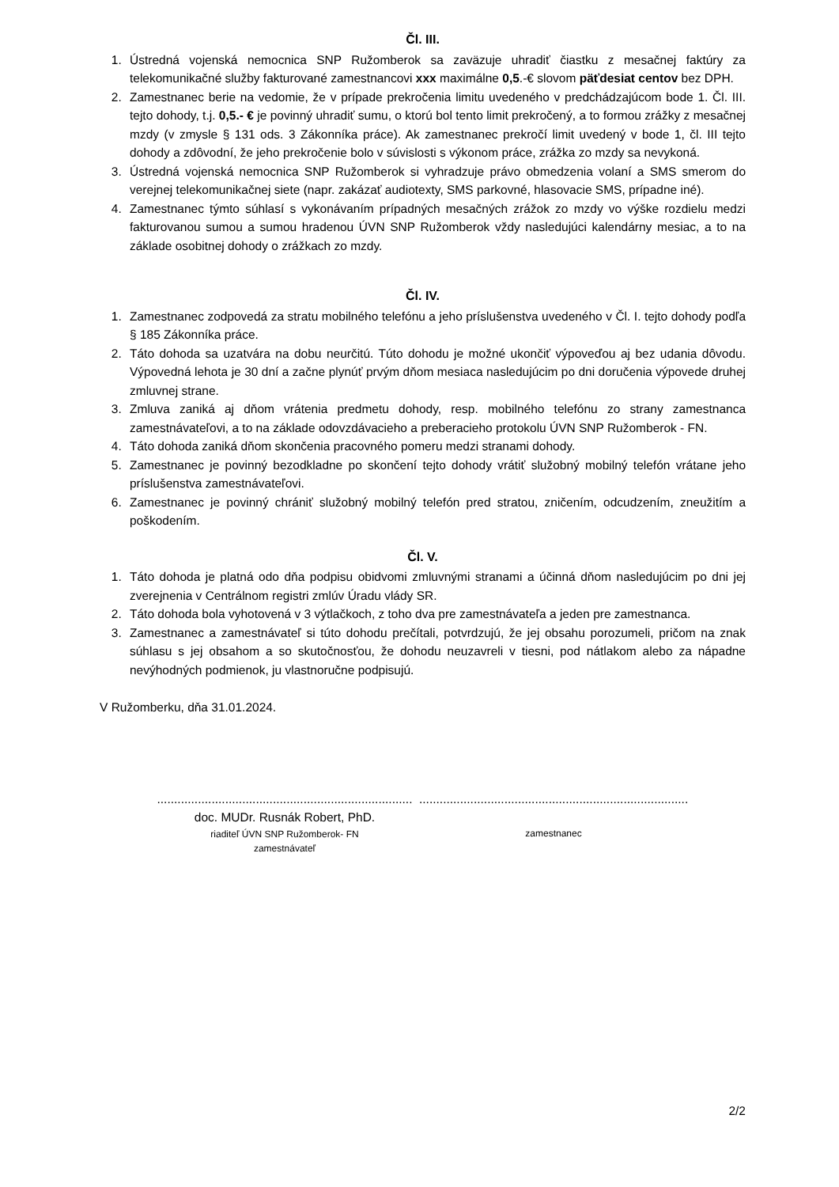Čl. III.
1. Ústredná vojenská nemocnica SNP Ružomberok sa zaväzuje uhradiť čiastku z mesačnej faktúry za telekomunikačné služby fakturované zamestnancovi xxx maximálne 0,5.-€ slovom päťdesiat centov bez DPH.
2. Zamestnanec berie na vedomie, že v prípade prekročenia limitu uvedeného v predchádzajúcom bode 1. Čl. III. tejto dohody, t.j. 0,5.- € je povinný uhradiť sumu, o ktorú bol tento limit prekročený, a to formou zrážky z mesačnej mzdy (v zmysle § 131 ods. 3 Zákonníka práce). Ak zamestnanec prekročí limit uvedený v bode 1, čl. III tejto dohody a zdôvodní, že jeho prekročenie bolo v súvislosti s výkonom práce, zrážka zo mzdy sa nevykoná.
3. Ústredná vojenská nemocnica SNP Ružomberok si vyhradzuje právo obmedzenia volaní a SMS smerom do verejnej telekomunikačnej siete (napr. zakázať audiotexty, SMS parkovné, hlasovacie SMS, prípadne iné).
4. Zamestnanec týmto súhlasí s vykonávaním prípadných mesačných zrážok zo mzdy vo výške rozdielu medzi fakturovanou sumou a sumou hradenou ÚVN SNP Ružomberok vždy nasledujúci kalendárny mesiac, a to na základe osobitnej dohody o zrážkach zo mzdy.
Čl. IV.
1. Zamestnanec zodpovedá za stratu mobilného telefónu a jeho príslušenstva uvedeného v Čl. I. tejto dohody podľa § 185 Zákonníka práce.
2. Táto dohoda sa uzatvára na dobu neurčitú. Túto dohodu je možné ukončiť výpoveďou aj bez udania dôvodu. Výpovedná lehota je 30 dní a začne plynúť prvým dňom mesiaca nasledujúcim po dni doručenia výpovede druhej zmluvnej strane.
3. Zmluva zaniká aj dňom vrátenia predmetu dohody, resp. mobilného telefónu zo strany zamestnanca zamestnávateľovi, a to na základe odovzdávacieho a preberacieho protokolu ÚVN SNP Ružomberok - FN.
4. Táto dohoda zaniká dňom skončenia pracovného pomeru medzi stranami dohody.
5. Zamestnanec je povinný bezodkladne po skončení tejto dohody vrátiť služobný mobilný telefón vrátane jeho príslušenstva zamestnávateľovi.
6. Zamestnanec je povinný chrániť služobný mobilný telefón pred stratou, zničením, odcudzením, zneužitím a poškodením.
Čl. V.
1. Táto dohoda je platná odo dňa podpisu obidvomi zmluvnými stranami a účinná dňom nasledujúcim po dni jej zverejnenia v Centrálnom registri zmlúv Úradu vlády SR.
2. Táto dohoda bola vyhotovená v 3 výtlačkoch, z toho dva pre zamestnávateľa a jeden pre zamestnanca.
3. Zamestnanec a zamestnávateľ si túto dohodu prečítali, potvrdzujú, že jej obsahu porozumeli, pričom na znak súhlasu s jej obsahom a so skutočnosťou, že dohodu neuzavreli v tiesni, pod nátlakom alebo za nápadne nevýhodných podmienok, ju vlastnoručne podpisujú.
V Ružomberku, dňa 31.01.2024.
...........................................................................
doc. MUDr. Rusnák Robert, PhD.
riaditeľ ÚVN SNP Ružomberok- FN
zamestnávateľ
...............................................................................
zamestnanec
2/2